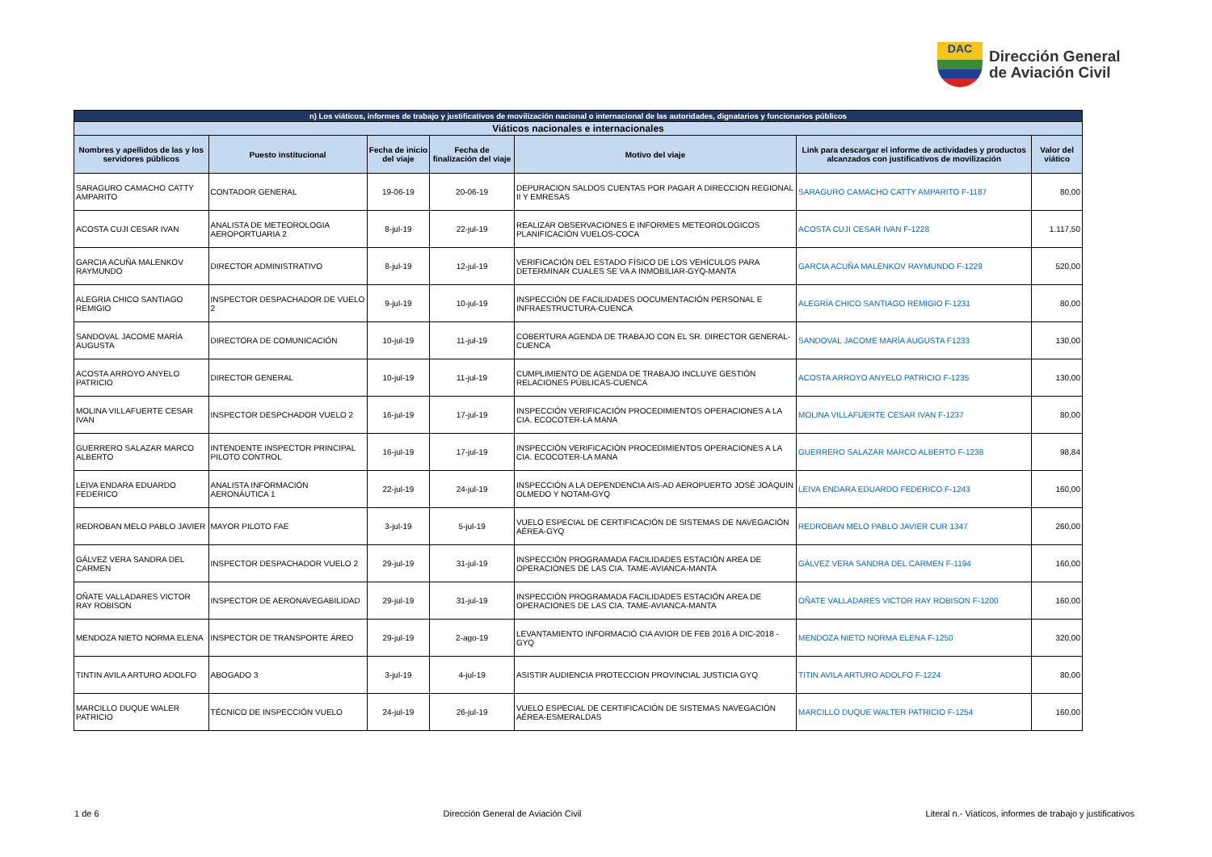DAC
Dirección General
de Aviación Civil
| n) Los viáticos, informes de trabajo y justificativos de movilización nacional o internacional de las autoridades, dignatarios y funcionarios públicos | | | | | | |
| --- | --- | --- | --- | --- | --- | --- |
| Viáticos nacionales e internacionales | | | | | | |
| Nombres y apellidos de las y los servidores públicos | Puesto institucional | Fecha de inicio del viaje | Fecha de finalización del viaje | Motivo del viaje | Link para descargar el informe de actividades y productos alcanzados con justificativos de movilización | Valor del viático |
| SARAGURO CAMACHO CATTY AMPARITO | CONTADOR GENERAL | 19-06-19 | 20-06-19 | DEPURACION SALDOS CUENTAS POR PAGAR A DIRECCION REGIONAL II Y EMRESAS | SARAGURO CAMACHO CATTY AMPARITO F-1187 | 80,00 |
| ACOSTA CUJI CESAR IVAN | ANALISTA DE METEOROLOGIA AEROPORTUARIA 2 | 8-jul-19 | 22-jul-19 | REALIZAR OBSERVACIONES E INFORMES METEOROLOGICOS PLANIFICACIÓN VUELOS-COCA | ACOSTA CUJI CESAR IVAN F-1228 | 1.117,50 |
| GARCIA ACUÑA MALENKOV RAYMUNDO | DIRECTOR ADMINISTRATIVO | 8-jul-19 | 12-jul-19 | VERIFICACIÓN DEL ESTADO FÍSICO DE LOS VEHÍCULOS PARA DETERMINAR CUALES SE VA A INMOBILIAR-GYQ-MANTA | GARCIA ACUÑA MALENKOV RAYMUNDO F-1229 | 520,00 |
| ALEGRIA CHICO SANTIAGO REMIGIO | INSPECTOR DESPACHADOR DE VUELO 2 | 9-jul-19 | 10-jul-19 | INSPECCIÓN DE FACILIDADES DOCUMENTACIÓN PERSONAL E INFRAESTRUCTURA-CUENCA | ALEGRÍA CHICO SANTIAGO REMIGIO F-1231 | 80,00 |
| SANDOVAL JACOME MARÍA AUGUSTA | DIRECTORA DE COMUNICACIÓN | 10-jul-19 | 11-jul-19 | COBERTURA AGENDA DE TRABAJO CON EL SR. DIRECTOR GENERAL-CUENCA | SANDOVAL JACOME MARÍA AUGUSTA F1233 | 130,00 |
| ACOSTA ARROYO ANYELO PATRICIO | DIRECTOR GENERAL | 10-jul-19 | 11-jul-19 | CUMPLIMIENTO DE AGENDA DE TRABAJO INCLUYE GESTIÓN RELACIONES PÚBLICAS-CUENCA | ACOSTA ARROYO ANYELO PATRICIO F-1235 | 130,00 |
| MOLINA VILLAFUERTE CESAR IVAN | INSPECTOR DESPCHADOR VUELO 2 | 16-jul-19 | 17-jul-19 | INSPECCIÓN VERIFICACIÓN PROCEDIMIENTOS OPERACIONES A LA CIA. ECOCOTER-LA MANA | MOLINA VILLAFUERTE CESAR IVAN F-1237 | 80,00 |
| GUERRERO SALAZAR MARCO ALBERTO | INTENDENTE INSPECTOR PRINCIPAL PILOTO CONTROL | 16-jul-19 | 17-jul-19 | INSPECCIÓN VERIFICACIÓN PROCEDIMIENTOS OPERACIONES A LA CIA. ECOCOTER-LA MANA | GUERRERO SALAZAR MARCO ALBERTO F-1238 | 98,84 |
| LEIVA ENDARA EDUARDO FEDERICO | ANALISTA INFORMACIÓN AERONÁUTICA 1 | 22-jul-19 | 24-jul-19 | INSPECCIÓN A LA DEPENDENCIA AIS-AD AEROPUERTO JOSÉ JOAQUIN OLMEDO Y NOTAM-GYQ | LEIVA ENDARA EDUARDO FEDERICO F-1243 | 160,00 |
| REDROBAN MELO PABLO JAVIER | MAYOR PILOTO FAE | 3-jul-19 | 5-jul-19 | VUELO ESPECIAL DE CERTIFICACIÓN DE SISTEMAS DE NAVEGACIÓN AÉREA-GYQ | REDROBAN MELO PABLO JAVIER CUR 1347 | 260,00 |
| GÁLVEZ VERA SANDRA DEL CARMEN | INSPECTOR DESPACHADOR VUELO 2 | 29-jul-19 | 31-jul-19 | INSPECCIÓN PROGRAMADA FACILIDADES ESTACIÓN AREA DE OPERACIONES DE LAS CIA. TAME-AVIANCA-MANTA | GÁLVEZ VERA SANDRA DEL CARMEN F-1194 | 160,00 |
| OÑATE VALLADARES VICTOR RAY ROBISON | INSPECTOR DE AERONAVEGABILIDAD | 29-jul-19 | 31-jul-19 | INSPECCIÓN PROGRAMADA FACILIDADES ESTACIÓN AREA DE OPERACIONES DE LAS CIA. TAME-AVIANCA-MANTA | OÑATE VALLADARES VICTOR RAY ROBISON F-1200 | 160,00 |
| MENDOZA NIETO NORMA ELENA | INSPECTOR DE TRANSPORTE ÁREO | 29-jul-19 | 2-ago-19 | LEVANTAMIENTO INFORMACIÓ CIA AVIOR DE FEB 2016 A DIC-2018 -GYQ | MENDOZA NIETO NORMA ELENA F-1250 | 320,00 |
| TINTIN AVILA ARTURO ADOLFO | ABOGADO 3 | 3-jul-19 | 4-jul-19 | ASISTIR AUDIENCIA PROTECCION PROVINCIAL JUSTICIA GYQ | TITIN AVILA ARTURO ADOLFO F-1224 | 80,00 |
| MARCILLO DUQUE WALER PATRICIO | TÉCNICO DE INSPECCIÓN VUELO | 24-jul-19 | 26-jul-19 | VUELO ESPECIAL DE CERTIFICACIÓN DE SISTEMAS NAVEGACIÓN AÉREA-ESMERALDAS | MARCILLO DUQUE WALTER PATRICIO F-1254 | 160,00 |
1 de 6 Dirección General de Aviación Civil Literal n.- Viaticos, informes de trabajo y justificativos